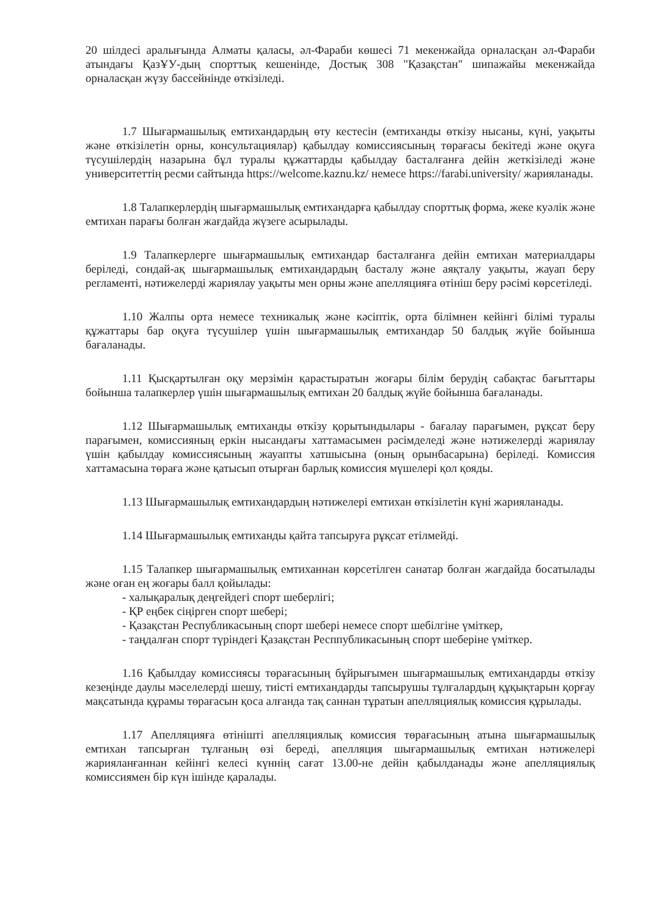20 шілдесі аралығында Алматы қаласы, әл-Фараби көшесі 71 мекенжайда орналасқан әл-Фараби атындағы ҚазҰУ-дың спорттық кешенінде, Достық 308 "Қазақстан" шипажайы мекенжайда орналасқан жүзу бассейнінде өткізіледі.
1.7 Шығармашылық емтихандардың өту кестесін (емтиханды өткізу нысаны, күні, уақыты және өткізілетін орны, консультациялар) қабылдау комиссиясының төрағасы бекітеді және оқуға түсушілердің назарына бұл туралы құжаттарды қабылдау басталғанға дейін жеткізіледі және университеттің ресми сайтында https://welcome.kaznu.kz/ немесе https://farabi.university/ жарияланады.
1.8 Талапкерлердің шығармашылық емтихандарға қабылдау спорттық форма, жеке куәлік және емтихан парағы болған жағдайда жүзеге асырылады.
1.9 Талапкерлерге шығармашылық емтихандар басталғанға дейін емтихан материалдары беріледі, сондай-ақ шығармашылық емтихандардың басталу және аяқталу уақыты, жауап беру регламенті, нәтижелерді жариялау уақыты мен орны және апелляцияға өтініш беру рәсімі көрсетіледі.
1.10 Жалпы орта немесе техникалық және кәсіптік, орта білімнен кейінгі білімі туралы құжаттары бар оқуға түсушілер үшін шығармашылық емтихандар 50 балдық жүйе бойынша бағаланады.
1.11 Қысқартылған оқу мерзімін қарастыратын жоғары білім берудің сабақтас бағыттары бойынша талапкерлер үшін шығармашылық емтихан 20 балдық жүйе бойынша бағаланады.
1.12 Шығармашылық емтиханды өткізу қорытындылары - бағалау парағымен, рұқсат беру парағымен, комиссияның еркін нысандағы хаттамасымен рәсімделеді және нәтижелерді жариялау үшін қабылдау комиссиясының жауапты хатшысына (оның орынбасарына) беріледі. Комиссия хаттамасына төраға және қатысып отырған барлық комиссия мүшелері қол қояды.
1.13 Шығармашылық емтихандардың нәтижелері емтихан өткізілетін күні жарияланады.
1.14 Шығармашылық емтиханды қайта тапсыруға рұқсат етілмейді.
1.15 Талапкер шығармашылық емтиханнан көрсетілген санатар болған жағдайда босатылады және оған ең жоғары балл қойылады:
- халықаралық деңгейдегі спорт шеберлігі;
- ҚР еңбек сіңірген спорт шебері;
- Қазақстан Республикасының спорт шебері немесе спорт шебілгіне үміткер,
- таңдалған спорт түріндегі Қазақстан Респпубликасының спорт шеберіне үміткер.
1.16 Қабылдау комиссиясы төрағасының бұйрығымен шығармашылық емтихандарды өткізу кезеңінде даулы мәселелерді шешу, тиісті емтихандарды тапсырушы тұлғалардың құқықтарын қорғау мақсатында құрамы төрағасын қоса алғанда тақ саннан тұратын апелляциялық комиссия құрылады.
1.17 Апелляцияға өтінішті апелляциялық комиссия төрағасының атына шығармашылық емтихан тапсырған тұлғаның өзі береді, апелляция шығармашылық емтихан нәтижелері жарияланғаннан кейінгі келесі күннің сағат 13.00-не дейін қабылданады және апелляциялық комиссиямен бір күн ішінде қаралады.